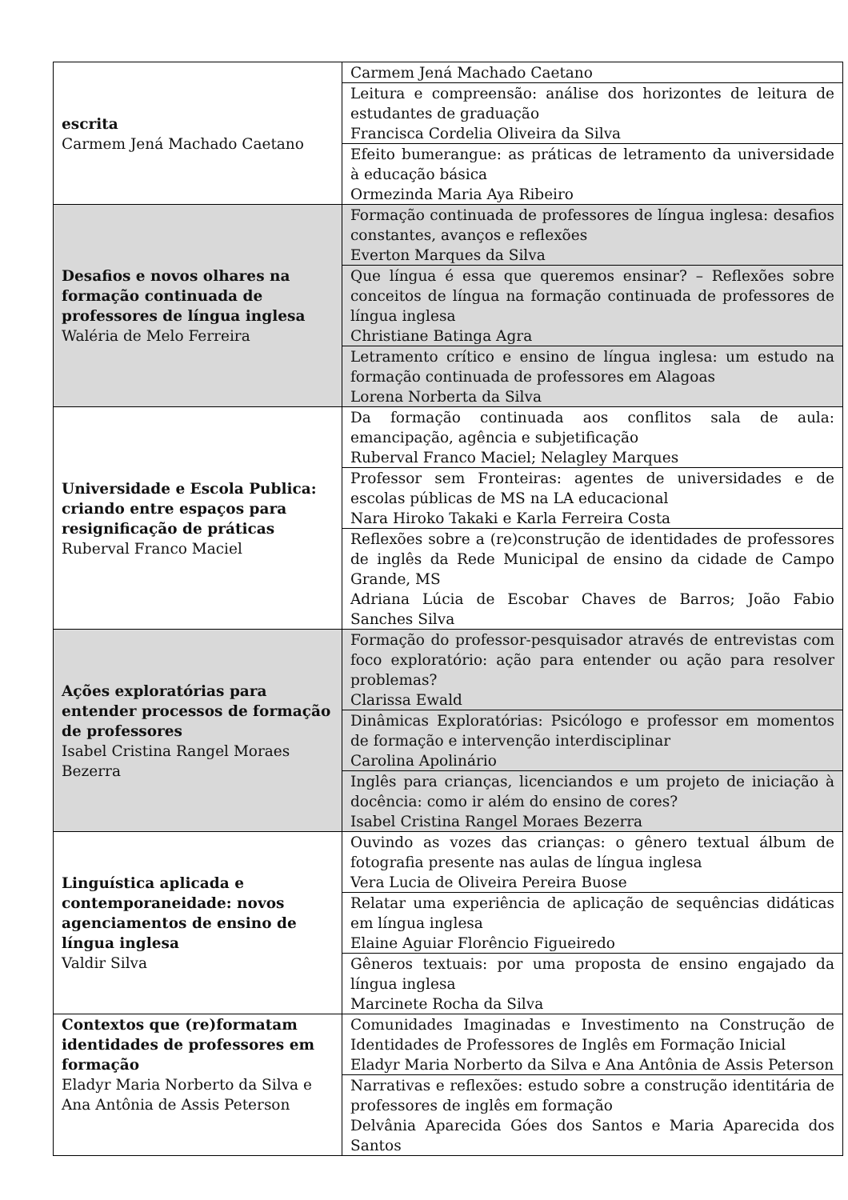| escrita Carmem Jená Machado Caetano | Carmem Jená Machado Caetano |
| | Leitura e compreensão: análise dos horizontes de leitura de estudantes de graduação Francisca Cordelia Oliveira da Silva |
| | Efeito bumerangue: as práticas de letramento da universidade à educação básica Ormezinda Maria Aya Ribeiro |
| Desafios e novos olhares na formação continuada de professores de língua inglesa Waléria de Melo Ferreira | Formação continuada de professores de língua inglesa: desafios constantes, avanços e reflexões Everton Marques da Silva |
| | Que língua é essa que queremos ensinar? – Reflexões sobre conceitos de língua na formação continuada de professores de língua inglesa Christiane Batinga Agra |
| | Letramento crítico e ensino de língua inglesa: um estudo na formação continuada de professores em Alagoas Lorena Norberta da Silva |
| Universidade e Escola Publica: criando entre espaços para resignificação de práticas Ruberval Franco Maciel | Da formação continuada aos conflitos sala de aula: emancipação, agência e subjetificação Ruberval Franco Maciel; Nelagley Marques |
| | Professor sem Fronteiras: agentes de universidades e de escolas públicas de MS na LA educacional Nara Hiroko Takaki e Karla Ferreira Costa |
| | Reflexões sobre a (re)construção de identidades de professores de inglês da Rede Municipal de ensino da cidade de Campo Grande, MS Adriana Lúcia de Escobar Chaves de Barros; João Fabio Sanches Silva |
| Ações exploratórias para entender processos de formação de professores Isabel Cristina Rangel Moraes Bezerra | Formação do professor-pesquisador através de entrevistas com foco exploratório: ação para entender ou ação para resolver problemas? Clarissa Ewald |
| | Dinâmicas Exploratórias: Psicólogo e professor em momentos de formação e intervenção interdisciplinar Carolina Apolinário |
| | Inglês para crianças, licenciandos e um projeto de iniciação à docência: como ir além do ensino de cores? Isabel Cristina Rangel Moraes Bezerra |
| Linguística aplicada e contemporaneidade: novos agenciamentos de ensino de língua inglesa Valdir Silva | Ouvindo as vozes das crianças: o gênero textual álbum de fotografia presente nas aulas de língua inglesa Vera Lucia de Oliveira Pereira Buose |
| | Relatar uma experiência de aplicação de sequências didáticas em língua inglesa Elaine Aguiar Florêncio Figueiredo |
| | Gêneros textuais: por uma proposta de ensino engajado da língua inglesa Marcinete Rocha da Silva |
| Contextos que (re)formatam identidades de professores em formação Eladyr Maria Norberto da Silva e Ana Antônia de Assis Peterson | Comunidades Imaginadas e Investimento na Construção de Identidades de Professores de Inglês em Formação Inicial Eladyr Maria Norberto da Silva e Ana Antônia de Assis Peterson |
| | Narrativas e reflexões: estudo sobre a construção identitária de professores de inglês em formação Delvânia Aparecida Góes dos Santos e Maria Aparecida dos Santos |